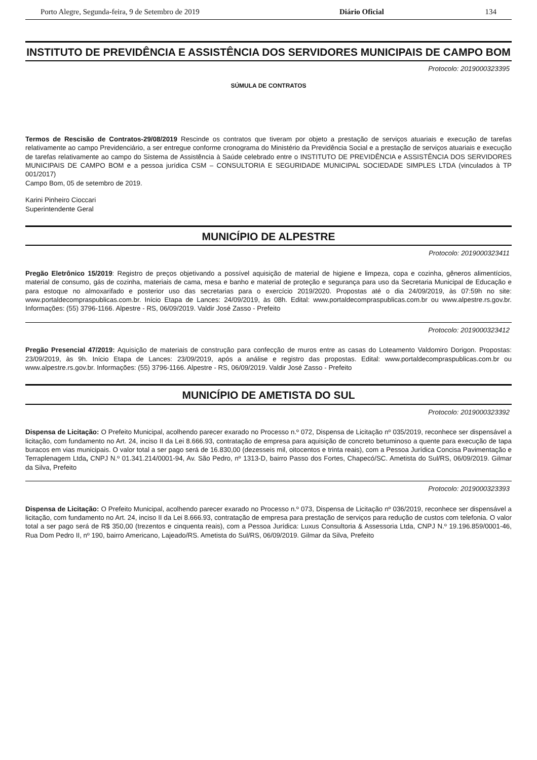Porto Alegre, Segunda-feira, 9 de Setembro de 2019 Diário Oficial 134
INSTITUTO DE PREVIDÊNCIA E ASSISTÊNCIA DOS SERVIDORES MUNICIPAIS DE CAMPO BOM
Protocolo: 2019000323395
SÚMULA DE CONTRATOS
Termos de Rescisão de Contratos-29/08/2019 Rescinde os contratos que tiveram por objeto a prestação de serviços atuariais e execução de tarefas relativamente ao campo Previdenciário, a ser entregue conforme cronograma do Ministério da Previdência Social e a prestação de serviços atuariais e execução de tarefas relativamente ao campo do Sistema de Assistência à Saúde celebrado entre o INSTITUTO DE PREVIDÊNCIA e ASSISTÊNCIA DOS SERVIDORES MUNICIPAIS DE CAMPO BOM e a pessoa jurídica CSM – CONSULTORIA E SEGURIDADE MUNICIPAL SOCIEDADE SIMPLES LTDA (vinculados à TP 001/2017)
Campo Bom, 05 de setembro de 2019.
Karini Pinheiro Cioccari
Superintendente Geral
MUNICÍPIO DE ALPESTRE
Protocolo: 2019000323411
Pregão Eletrônico 15/2019: Registro de preços objetivando a possível aquisição de material de higiene e limpeza, copa e cozinha, gêneros alimentícios, material de consumo, gás de cozinha, materiais de cama, mesa e banho e material de proteção e segurança para uso da Secretaria Municipal de Educação e para estoque no almoxarifado e posterior uso das secretarias para o exercício 2019/2020. Propostas até o dia 24/09/2019, às 07:59h no site: www.portaldecompraspublicas.com.br. Início Etapa de Lances: 24/09/2019, às 08h. Edital: www.portaldecompraspublicas.com.br ou www.alpestre.rs.gov.br. Informações: (55) 3796-1166. Alpestre - RS, 06/09/2019. Valdir José Zasso - Prefeito
Protocolo: 2019000323412
Pregão Presencial 47/2019: Aquisição de materiais de construção para confecção de muros entre as casas do Loteamento Valdomiro Dorigon. Propostas: 23/09/2019, às 9h. Início Etapa de Lances: 23/09/2019, após a análise e registro das propostas. Edital: www.portaldecompraspublicas.com.br ou www.alpestre.rs.gov.br. Informações: (55) 3796-1166. Alpestre - RS, 06/09/2019. Valdir José Zasso - Prefeito
MUNICÍPIO DE AMETISTA DO SUL
Protocolo: 2019000323392
Dispensa de Licitação: O Prefeito Municipal, acolhendo parecer exarado no Processo n.º 072, Dispensa de Licitação nº 035/2019, reconhece ser dispensável a licitação, com fundamento no Art. 24, inciso II da Lei 8.666.93, contratação de empresa para aquisição de concreto betuminoso a quente para execução de tapa buracos em vias municipais. O valor total a ser pago será de 16.830,00 (dezesseis mil, oitocentos e trinta reais), com a Pessoa Jurídica Concisa Pavimentação e Terraplenagem Ltda, CNPJ N.º 01.341.214/0001-94, Av. São Pedro, nº 1313-D, bairro Passo dos Fortes, Chapecó/SC. Ametista do Sul/RS, 06/09/2019. Gilmar da Silva, Prefeito
Protocolo: 2019000323393
Dispensa de Licitação: O Prefeito Municipal, acolhendo parecer exarado no Processo n.º 073, Dispensa de Licitação nº 036/2019, reconhece ser dispensável a licitação, com fundamento no Art. 24, inciso II da Lei 8.666.93, contratação de empresa para prestação de serviços para redução de custos com telefonia. O valor total a ser pago será de R$ 350,00 (trezentos e cinquenta reais), com a Pessoa Jurídica: Luxus Consultoria & Assessoria Ltda, CNPJ N.º 19.196.859/0001-46, Rua Dom Pedro II, nº 190, bairro Americano, Lajeado/RS. Ametista do Sul/RS, 06/09/2019. Gilmar da Silva, Prefeito